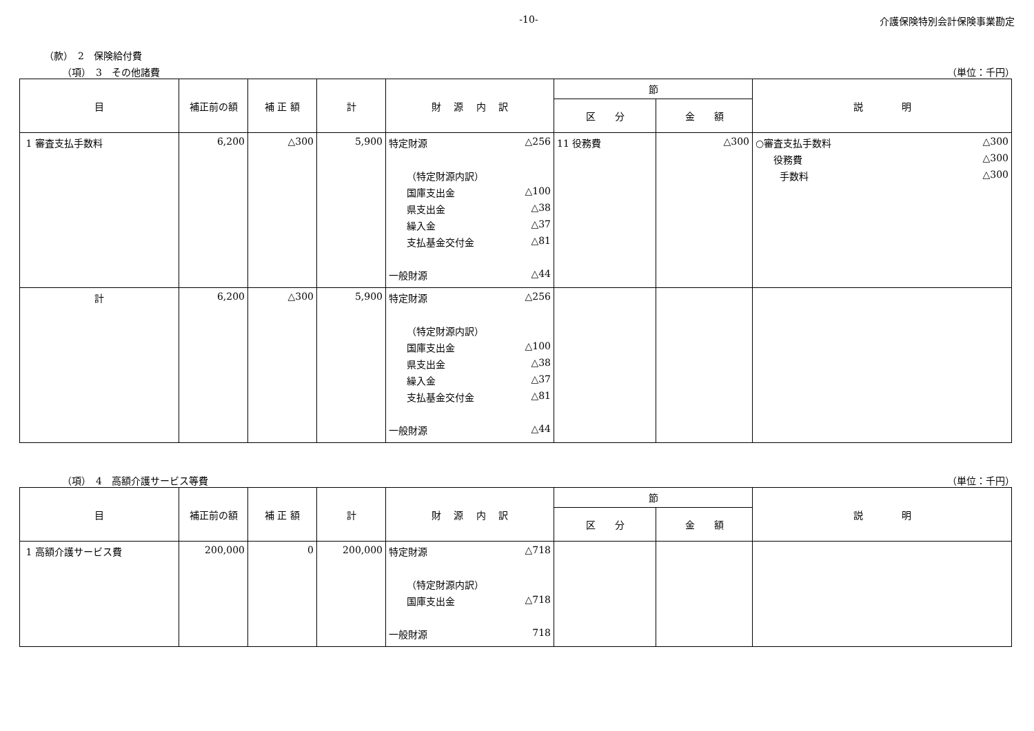-10- 介護保険特別会計保険事業勘定
（款）　2　保険給付費
（項）　3　その他諸費 （単位：千円）
| 目 | 補正前の額 | 補 正 額 | 計 | 財 源 内 訳 | 節 | | 説 明 |
| --- | --- | --- | --- | --- | --- | --- | --- |
| | | | | | 区 分 | 金 額 | |
| 1 審査支払手数料 | 6,200 | △300 | 5,900 | 特定財源 △256 （特定財源内訳） 国庫支出金 △100 県支出金 △38 繰入金 △37 支払基金交付金 △81 一般財源 △44 | 11 役務費 | △300 | ○審査支払手数料 △300 役務費 △300 手数料 △300 |
| 計 | 6,200 | △300 | 5,900 | 特定財源 △256 （特定財源内訳） 国庫支出金 △100 県支出金 △38 繰入金 △37 支払基金交付金 △81 一般財源 △44 | | | |
（項）　4　高額介護サービス等費 （単位：千円）
| 目 | 補正前の額 | 補 正 額 | 計 | 財 源 内 訳 | 節 | | 説 明 |
| --- | --- | --- | --- | --- | --- | --- | --- |
| | | | | | 区 分 | 金 額 | |
| 1 高額介護サービス費 | 200,000 | 0 | 200,000 | 特定財源 △718 （特定財源内訳） 国庫支出金 △718 一般財源 718 | | | |